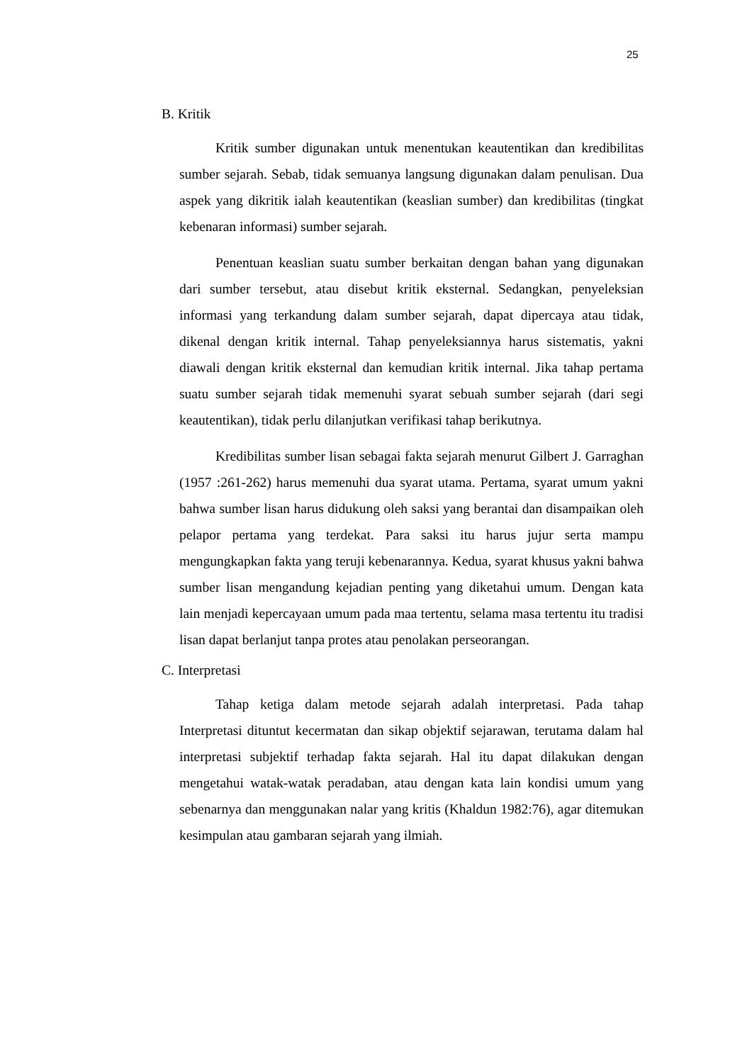25
B. Kritik
Kritik sumber digunakan untuk menentukan keautentikan dan kredibilitas sumber sejarah. Sebab, tidak semuanya langsung digunakan dalam penulisan. Dua aspek yang dikritik ialah keautentikan (keaslian sumber) dan kredibilitas (tingkat kebenaran informasi) sumber sejarah.
Penentuan keaslian suatu sumber berkaitan dengan bahan yang digunakan dari sumber tersebut, atau disebut kritik eksternal. Sedangkan, penyeleksian informasi yang terkandung dalam sumber sejarah, dapat dipercaya atau tidak, dikenal dengan kritik internal. Tahap penyeleksiannya harus sistematis, yakni diawali dengan kritik eksternal dan kemudian kritik internal. Jika tahap pertama suatu sumber sejarah tidak memenuhi syarat sebuah sumber sejarah (dari segi keautentikan), tidak perlu dilanjutkan verifikasi tahap berikutnya.
Kredibilitas sumber lisan sebagai fakta sejarah menurut Gilbert J. Garraghan (1957 :261-262) harus memenuhi dua syarat utama. Pertama, syarat umum yakni bahwa sumber lisan harus didukung oleh saksi yang berantai dan disampaikan oleh pelapor pertama yang terdekat. Para saksi itu harus jujur serta mampu mengungkapkan fakta yang teruji kebenarannya. Kedua, syarat khusus yakni bahwa sumber lisan mengandung kejadian penting yang diketahui umum. Dengan kata lain menjadi kepercayaan umum pada maa tertentu, selama masa tertentu itu tradisi lisan dapat berlanjut tanpa protes atau penolakan perseorangan.
C. Interpretasi
Tahap ketiga dalam metode sejarah adalah interpretasi. Pada tahap Interpretasi dituntut kecermatan dan sikap objektif sejarawan, terutama dalam hal interpretasi subjektif terhadap fakta sejarah. Hal itu dapat dilakukan dengan mengetahui watak-watak peradaban, atau dengan kata lain kondisi umum yang sebenarnya dan menggunakan nalar yang kritis (Khaldun 1982:76), agar ditemukan kesimpulan atau gambaran sejarah yang ilmiah.